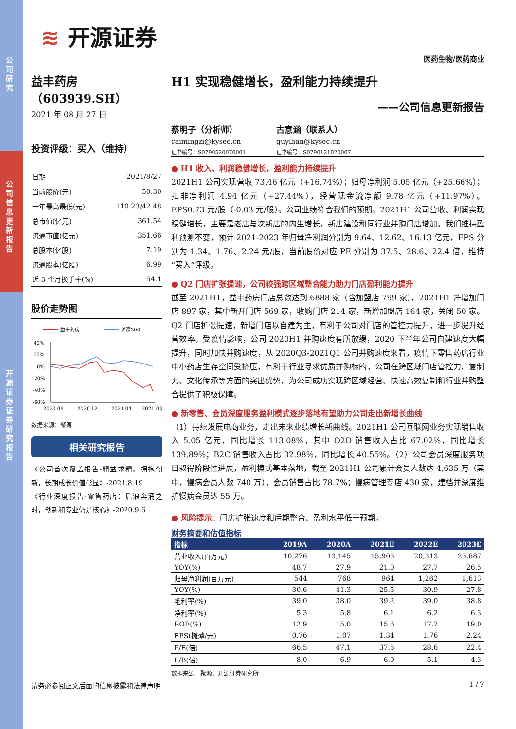公司研究
公司信息更新报告
开源证券 证券研究报告
≋ 开源证券
医药生物/医药商业
益丰药房（603939.SH）
2021 年 08 月 27 日
投资评级：买入（维持）
| 日期 | 2021/8/27 |
| 当前股价(元) | 50.30 |
| 一年最高最低(元) | 110.23/42.48 |
| 总市值(亿元) | 361.54 |
| 流通市值(亿元) | 351.66 |
| 总股本(亿股) | 7.19 |
| 流通股本(亿股) | 6.99 |
| 近 3 个月换手率(%) | 54.1 |
股价走势图
益丰药房
沪深300
40%
20%
0%
-20%
-40%
-60%
2020-08
2020-12
2021-04
2021-08
数据来源：聚源
相关研究报告
《公司首次覆盖报告-精益求精、拥抱创新，长期成长价值彰显》-2021.8.19
《行业深度报告-零售药店：后浪奔涌之时，创新和专业仍是核心》-2020.9.6
H1 实现稳健增长，盈利能力持续提升
——公司信息更新报告
蔡明子（分析师）
caimingzi@kysec.cn
证书编号：S0790520070001
古意涵（联系人）
guyihan@kysec.cn
证书编号：S0790121020007
● H1 收入、利润稳健增长，盈利能力持续提升
2021H1 公司实现营收 73.46 亿元（+16.74%）；归母净利润 5.05 亿元（+25.66%）；扣非净利润 4.94 亿元（+27.44%），经营现金流净额 9.78 亿元（+11.97%）。EPS0.73 元/股（-0.03 元/股）。公司业绩符合我们的预期。2021H1 公司营收、利润实现稳健增长，主要是老店与次新店的内生增长，新店建设和同行业并购门店增加。我们维持盈利预测不变，预计 2021-2023 年归母净利润分别为 9.64、12.62、16.13 亿元，EPS 分别为 1.34、1.76、2.24 元/股，当前股价对应 PE 分别为 37.5、28.6、22.4 倍，维持“买入”评级。
● Q2 门店扩张提速，公司较强跨区域整合能力助力门店盈利能力提升
截至 2021H1，益丰药房门店总数达到 6888 家（含加盟店 799 家），2021H1 净增加门店 897 家，其中新开门店 569 家，收购门店 214 家，新增加盟店 164 家，关闭 50 家。Q2 门店扩张提速，新增门店以自建为主，有利于公司对门店的管控力提升，进一步提升经营效率。受疫情影响，公司 2020H1 并购速度有所放缓，2020 下半年公司自建速度大幅提升，同时加快并购速度，从 2020Q3-2021Q1 公司并购速度来看，疫情下零售药店行业中小药店生存空间受挤压，有利于行业寻求优质并购标的，公司在跨区域门店管控力、复制力、文化传承等方面的突出优势，为公司成功实现跨区域经营、快速高效复制和行业并购整合提供了积极保障。
● 新零售、会员深度服务盈利模式逐步落地有望助力公司走出新增长曲线
（1）持续发展电商业务，走出未来业绩增长新曲线。2021H1 公司互联网业务实现销售收入 5.05 亿元，同比增长 113.08%，其中 O2O 销售收入占比 67.02%，同比增长 139.89%；B2C 销售收入占比 32.98%，同比增长 40.55%。（2）公司会员深度服务项目取得阶段性进展，盈利模式基本落地，截至 2021H1 公司累计会员人数达 4,635 万（其中，慢病会员人数 740 万），会员销售占比 78.7%；慢病管理专店 430 家，建档并深度维护慢病会员达 55 万。
● 风险提示：门店扩张速度和后期整合、盈利水平低于预期。
财务摘要和估值指标
| 指标 | 2019A | 2020A | 2021E | 2022E | 2023E |
| --- | --- | --- | --- | --- | --- |
| 营业收入(百万元) | 10,276 | 13,145 | 15,905 | 20,313 | 25,687 |
| YOY(%) | 48.7 | 27.9 | 21.0 | 27.7 | 26.5 |
| 归母净利润(百万元) | 544 | 768 | 964 | 1,262 | 1,613 |
| YOY(%) | 30.6 | 41.3 | 25.5 | 30.9 | 27.8 |
| 毛利率(%) | 39.0 | 38.0 | 39.2 | 39.0 | 38.8 |
| 净利率(%) | 5.3 | 5.8 | 6.1 | 6.2 | 6.3 |
| ROE(%) | 12.9 | 15.0 | 15.6 | 17.7 | 19.0 |
| EPS(摊薄/元) | 0.76 | 1.07 | 1.34 | 1.76 | 2.24 |
| P/E(倍) | 66.5 | 47.1 | 37.5 | 28.6 | 22.4 |
| P/B(倍) | 8.0 | 6.9 | 6.0 | 5.1 | 4.3 |
数据来源：聚源、开源证券研究所
请务必参阅正文后面的信息披露和法律声明 1 / 7